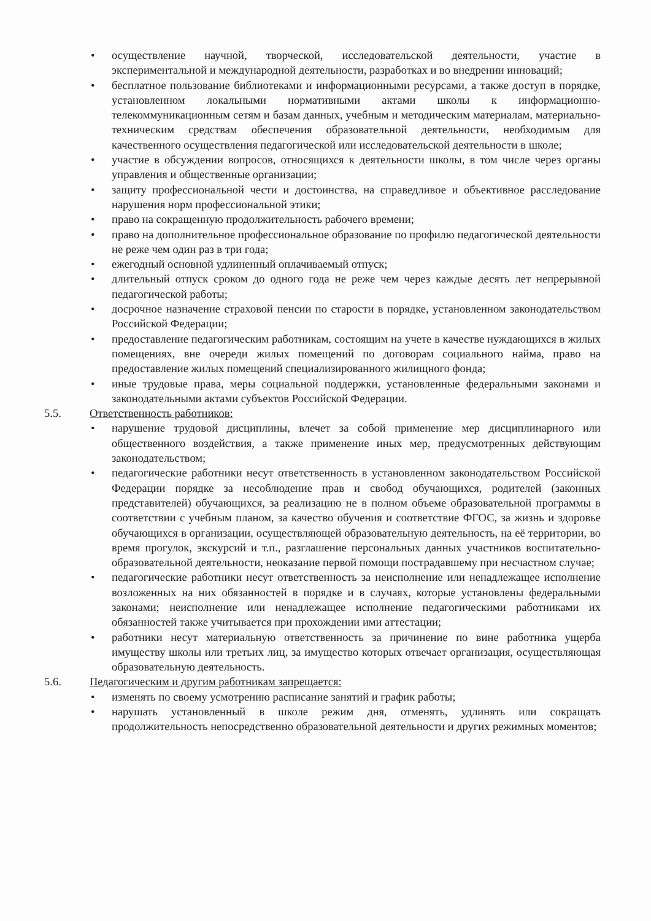• осуществление научной, творческой, исследовательской деятельности, участие в экспериментальной и международной деятельности, разработках и во внедрении инноваций;
• бесплатное пользование библиотеками и информационными ресурсами, а также доступ в порядке, установленном локальными нормативными актами школы к информационно-телекоммуникационным сетям и базам данных, учебным и методическим материалам, материально-техническим средствам обеспечения образовательной деятельности, необходимым для качественного осуществления педагогической или исследовательской деятельности в школе;
• участие в обсуждении вопросов, относящихся к деятельности школы, в том числе через органы управления и общественные организации;
• защиту профессиональной чести и достоинства, на справедливое и объективное расследование нарушения норм профессиональной этики;
• право на сокращенную продолжительность рабочего времени;
• право на дополнительное профессиональное образование по профилю педагогической деятельности не реже чем один раз в три года;
• ежегодный основной удлиненный оплачиваемый отпуск;
• длительный отпуск сроком до одного года не реже чем через каждые десять лет непрерывной педагогической работы;
• досрочное назначение страховой пенсии по старости в порядке, установленном законодательством Российской Федерации;
• предоставление педагогическим работникам, состоящим на учете в качестве нуждающихся в жилых помещениях, вне очереди жилых помещений по договорам социального найма, право на предоставление жилых помещений специализированного жилищного фонда;
• иные трудовые права, меры социальной поддержки, установленные федеральными законами и законодательными актами субъектов Российской Федерации.
5.5. Ответственность работников:
• нарушение трудовой дисциплины, влечет за собой применение мер дисциплинарного или общественного воздействия, а также применение иных мер, предусмотренных действующим законодательством;
• педагогические работники несут ответственность в установленном законодательством Российской Федерации порядке за несоблюдение прав и свобод обучающихся, родителей (законных представителей) обучающихся, за реализацию не в полном объеме образовательной программы в соответствии с учебным планом, за качество обучения и соответствие ФГОС, за жизнь и здоровье обучающихся в организации, осуществляющей образовательную деятельность, на её территории, во время прогулок, экскурсий и т.п., разглашение персональных данных участников воспитательно-образовательной деятельности, неоказание первой помощи пострадавшему при несчастном случае;
• педагогические работники несут ответственность за неисполнение или ненадлежащее исполнение возложенных на них обязанностей в порядке и в случаях, которые установлены федеральными законами; неисполнение или ненадлежащее исполнение педагогическими работниками их обязанностей также учитывается при прохождении ими аттестации;
• работники несут материальную ответственность за причинение по вине работника ущерба имуществу школы или третьих лиц, за имущество которых отвечает организация, осуществляющая образовательную деятельность.
5.6. Педагогическим и другим работникам запрещается:
• изменять по своему усмотрению расписание занятий и график работы;
• нарушать установленный в школе режим дня, отменять, удлинять или сокращать продолжительность непосредственно образовательной деятельности и других режимных моментов;